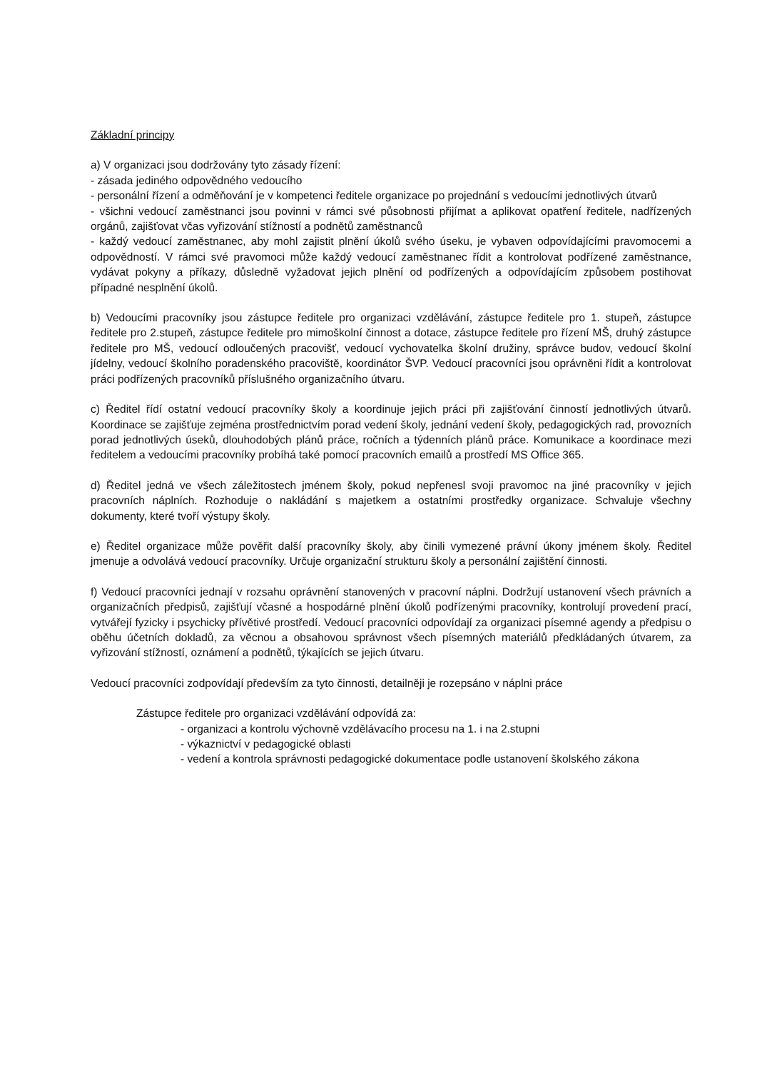Základní principy
a) V organizaci jsou dodržovány tyto zásady řízení:
- zásada jediného odpovědného vedoucího
- personální řízení a odměňování je v kompetenci ředitele organizace po projednání s vedoucími jednotlivých útvarů
- všichni vedoucí zaměstnanci jsou povinni v rámci své působnosti přijímat a aplikovat opatření ředitele, nadřízených orgánů, zajišťovat včas vyřizování stížností a podnětů zaměstnanců
- každý vedoucí zaměstnanec, aby mohl zajistit plnění úkolů svého úseku, je vybaven odpovídajícími pravomocemi a odpovědností. V rámci své pravomoci může každý vedoucí zaměstnanec řídit a kontrolovat podřízené zaměstnance, vydávat pokyny a příkazy, důsledně vyžadovat jejich plnění od podřízených a odpovídajícím způsobem postihovat případné nesplnění úkolů.
b) Vedoucími pracovníky jsou zástupce ředitele pro organizaci vzdělávání, zástupce ředitele pro 1. stupeň, zástupce ředitele pro 2.stupeň, zástupce ředitele pro mimoškolní činnost a dotace, zástupce ředitele pro řízení MŠ, druhý zástupce ředitele pro MŠ, vedoucí odloučených pracovišť, vedoucí vychovatelka školní družiny, správce budov, vedoucí školní jídelny, vedoucí školního poradenského pracoviště, koordinátor ŠVP. Vedoucí pracovníci jsou oprávněni řídit a kontrolovat práci podřízených pracovníků příslušného organizačního útvaru.
c) Ředitel řídí ostatní vedoucí pracovníky školy a koordinuje jejich práci při zajišťování činností jednotlivých útvarů. Koordinace se zajišťuje zejména prostřednictvím porad vedení školy, jednání vedení školy, pedagogických rad, provozních porad jednotlivých úseků, dlouhodobých plánů práce, ročních a týdenních plánů práce. Komunikace a koordinace mezi ředitelem a vedoucími pracovníky probíhá také pomocí pracovních emailů a prostředí MS Office 365.
d) Ředitel jedná ve všech záležitostech jménem školy, pokud nepřenesl svoji pravomoc na jiné pracovníky v jejich pracovních náplních. Rozhoduje o nakládání s majetkem a ostatními prostředky organizace. Schvaluje všechny dokumenty, které tvoří výstupy školy.
e) Ředitel organizace může pověřit další pracovníky školy, aby činili vymezené právní úkony jménem školy. Ředitel jmenuje a odvolává vedoucí pracovníky. Určuje organizační strukturu školy a personální zajištění činnosti.
f) Vedoucí pracovníci jednají v rozsahu oprávnění stanovených v pracovní náplni. Dodržují ustanovení všech právních a organizačních předpisů, zajišťují včasné a hospodárné plnění úkolů podřízenými pracovníky, kontrolují provedení prací, vytvářejí fyzicky i psychicky přívětivé prostředí. Vedoucí pracovníci odpovídají za organizaci písemné agendy a předpisu o oběhu účetních dokladů, za věcnou a obsahovou správnost všech písemných materiálů předkládaných útvarem, za vyřizování stížností, oznámení a podnětů, týkajících se jejich útvaru.
Vedoucí pracovníci zodpovídají především za tyto činnosti, detailněji je rozepsáno v náplni práce
Zástupce ředitele pro organizaci vzdělávání odpovídá za:
- organizaci a kontrolu výchovně vzdělávacího procesu na 1. i na 2.stupni
- výkaznictví v pedagogické oblasti
- vedení a kontrola správnosti pedagogické dokumentace podle ustanovení školského zákona